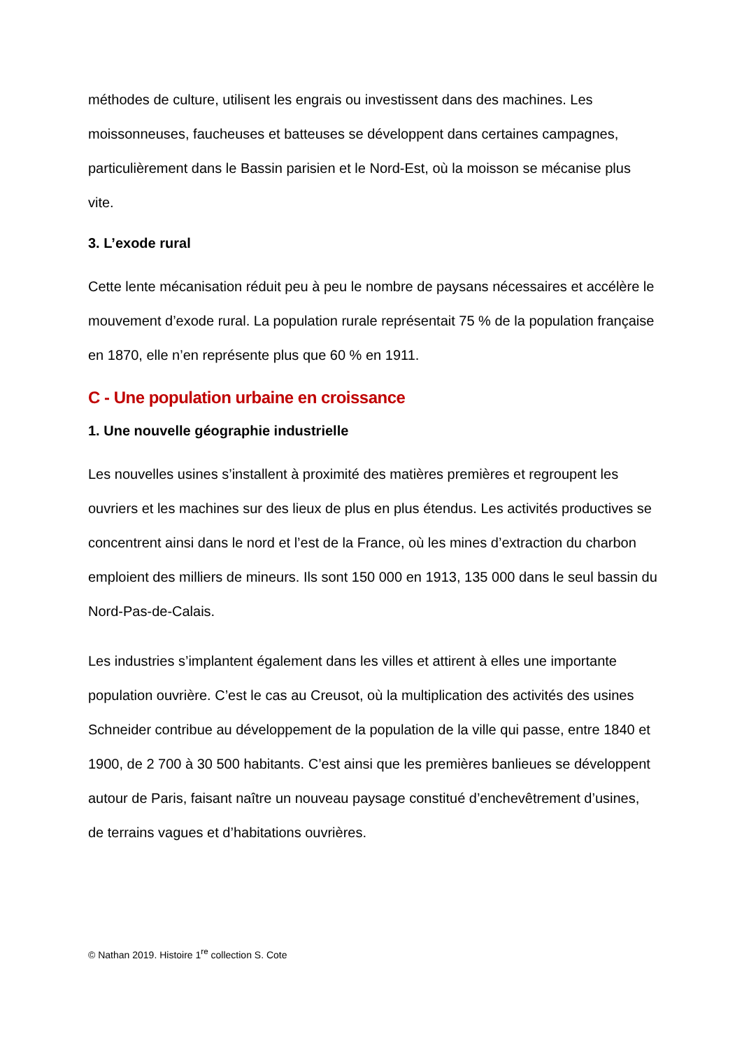méthodes de culture, utilisent les engrais ou investissent dans des machines. Les moissonneuses, faucheuses et batteuses se développent dans certaines campagnes, particulièrement dans le Bassin parisien et le Nord-Est, où la moisson se mécanise plus vite.
3. L’exode rural
Cette lente mécanisation réduit peu à peu le nombre de paysans nécessaires et accélère le mouvement d’exode rural. La population rurale représentait 75 % de la population française en 1870, elle n’en représente plus que 60 % en 1911.
C - Une population urbaine en croissance
1. Une nouvelle géographie industrielle
Les nouvelles usines s’installent à proximité des matières premières et regroupent les ouvriers et les machines sur des lieux de plus en plus étendus. Les activités productives se concentrent ainsi dans le nord et l’est de la France, où les mines d’extraction du charbon emploient des milliers de mineurs. Ils sont 150 000 en 1913, 135 000 dans le seul bassin du Nord-Pas-de-Calais.
Les industries s’implantent également dans les villes et attirent à elles une importante population ouvrière. C’est le cas au Creusot, où la multiplication des activités des usines Schneider contribue au développement de la population de la ville qui passe, entre 1840 et 1900, de 2 700 à 30 500 habitants. C’est ainsi que les premières banlieues se développent autour de Paris, faisant naître un nouveau paysage constitué d’enchevêtrement d’usines, de terrains vagues et d’habitations ouvrières.
© Nathan 2019. Histoire 1<sup>re</sup> collection S. Cote